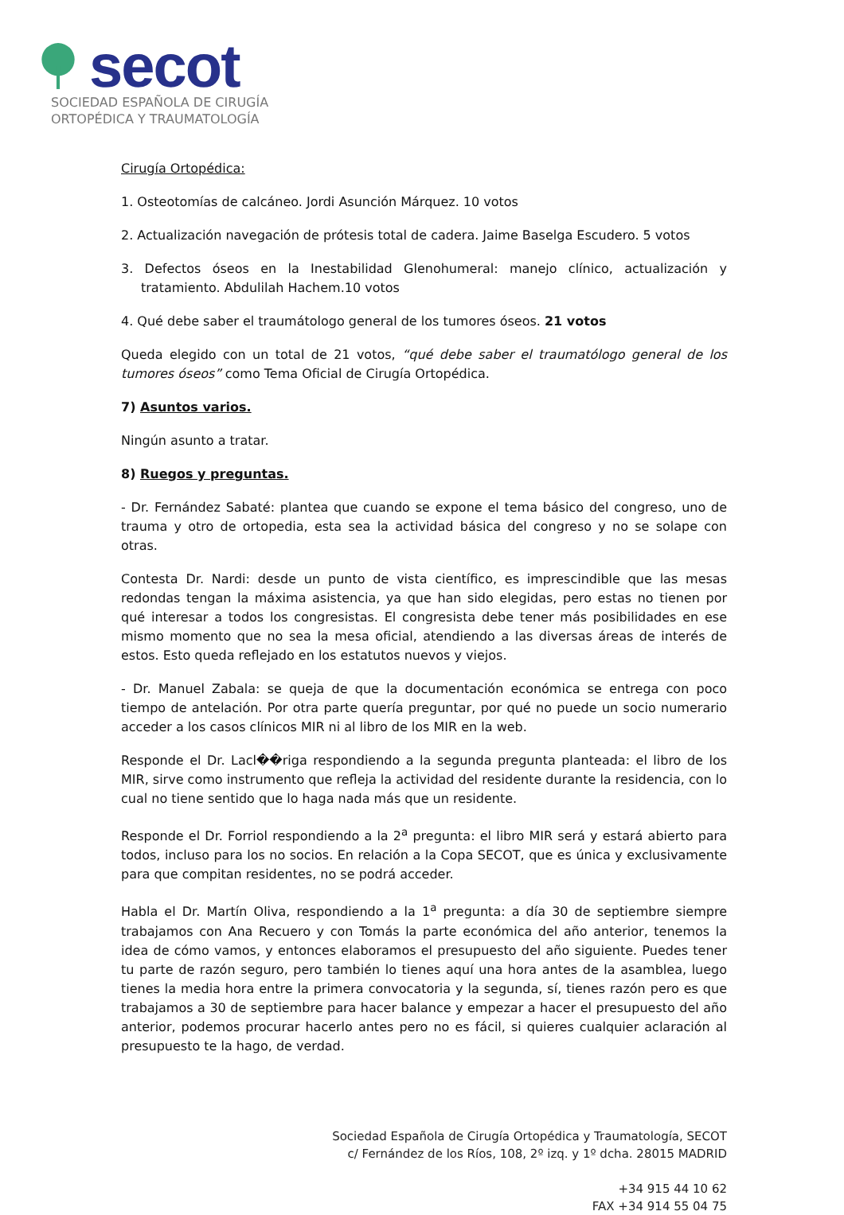secot
SOCIEDAD ESPAÑOLA DE CIRUGÍA
ORTOPÉDICA Y TRAUMATOLOGÍA
Cirugía Ortopédica:
1. Osteotomías de calcáneo. Jordi Asunción Márquez. 10 votos
2. Actualización navegación de prótesis total de cadera. Jaime Baselga Escudero. 5 votos
3. Defectos óseos en la Inestabilidad Glenohumeral: manejo clínico, actualización y tratamiento. Abdulilah Hachem.10 votos
4. Qué debe saber el traumátologo general de los tumores óseos. 21 votos
Queda elegido con un total de 21 votos, “qué debe saber el traumatólogo general de los tumores óseos” como Tema Oficial de Cirugía Ortopédica.
7) Asuntos varios.
Ningún asunto a tratar.
8) Ruegos y preguntas.
- Dr. Fernández Sabaté: plantea que cuando se expone el tema básico del congreso, uno de trauma y otro de ortopedia, esta sea la actividad básica del congreso y no se solape con otras.
Contesta Dr. Nardi: desde un punto de vista científico, es imprescindible que las mesas redondas tengan la máxima asistencia, ya que han sido elegidas, pero estas no tienen por qué interesar a todos los congresistas. El congresista debe tener más posibilidades en ese mismo momento que no sea la mesa oficial, atendiendo a las diversas áreas de interés de estos. Esto queda reflejado en los estatutos nuevos y viejos.
- Dr. Manuel Zabala: se queja de que la documentación económica se entrega con poco tiempo de antelación. Por otra parte quería preguntar, por qué no puede un socio numerario acceder a los casos clínicos MIR ni al libro de los MIR en la web.
Responde el Dr. Lacl��riga respondiendo a la segunda pregunta planteada: el libro de los MIR, sirve como instrumento que refleja la actividad del residente durante la residencia, con lo cual no tiene sentido que lo haga nada más que un residente.
Responde el Dr. Forriol respondiendo a la 2<sup>a</sup> pregunta: el libro MIR será y estará abierto para todos, incluso para los no socios. En relación a la Copa SECOT, que es única y exclusivamente para que compitan residentes, no se podrá acceder.
Habla el Dr. Martín Oliva, respondiendo a la 1<sup>a</sup> pregunta: a día 30 de septiembre siempre trabajamos con Ana Recuero y con Tomás la parte económica del año anterior, tenemos la idea de cómo vamos, y entonces elaboramos el presupuesto del año siguiente. Puedes tener tu parte de razón seguro, pero también lo tienes aquí una hora antes de la asamblea, luego tienes la media hora entre la primera convocatoria y la segunda, sí, tienes razón pero es que trabajamos a 30 de septiembre para hacer balance y empezar a hacer el presupuesto del año anterior, podemos procurar hacerlo antes pero no es fácil, si quieres cualquier aclaración al presupuesto te la hago, de verdad.
Sociedad Española de Cirugía Ortopédica y Traumatología, SECOT
c/ Fernández de los Ríos, 108, 2º izq. y 1º dcha. 28015 MADRID
+34 915 44 10 62
FAX +34 914 55 04 75